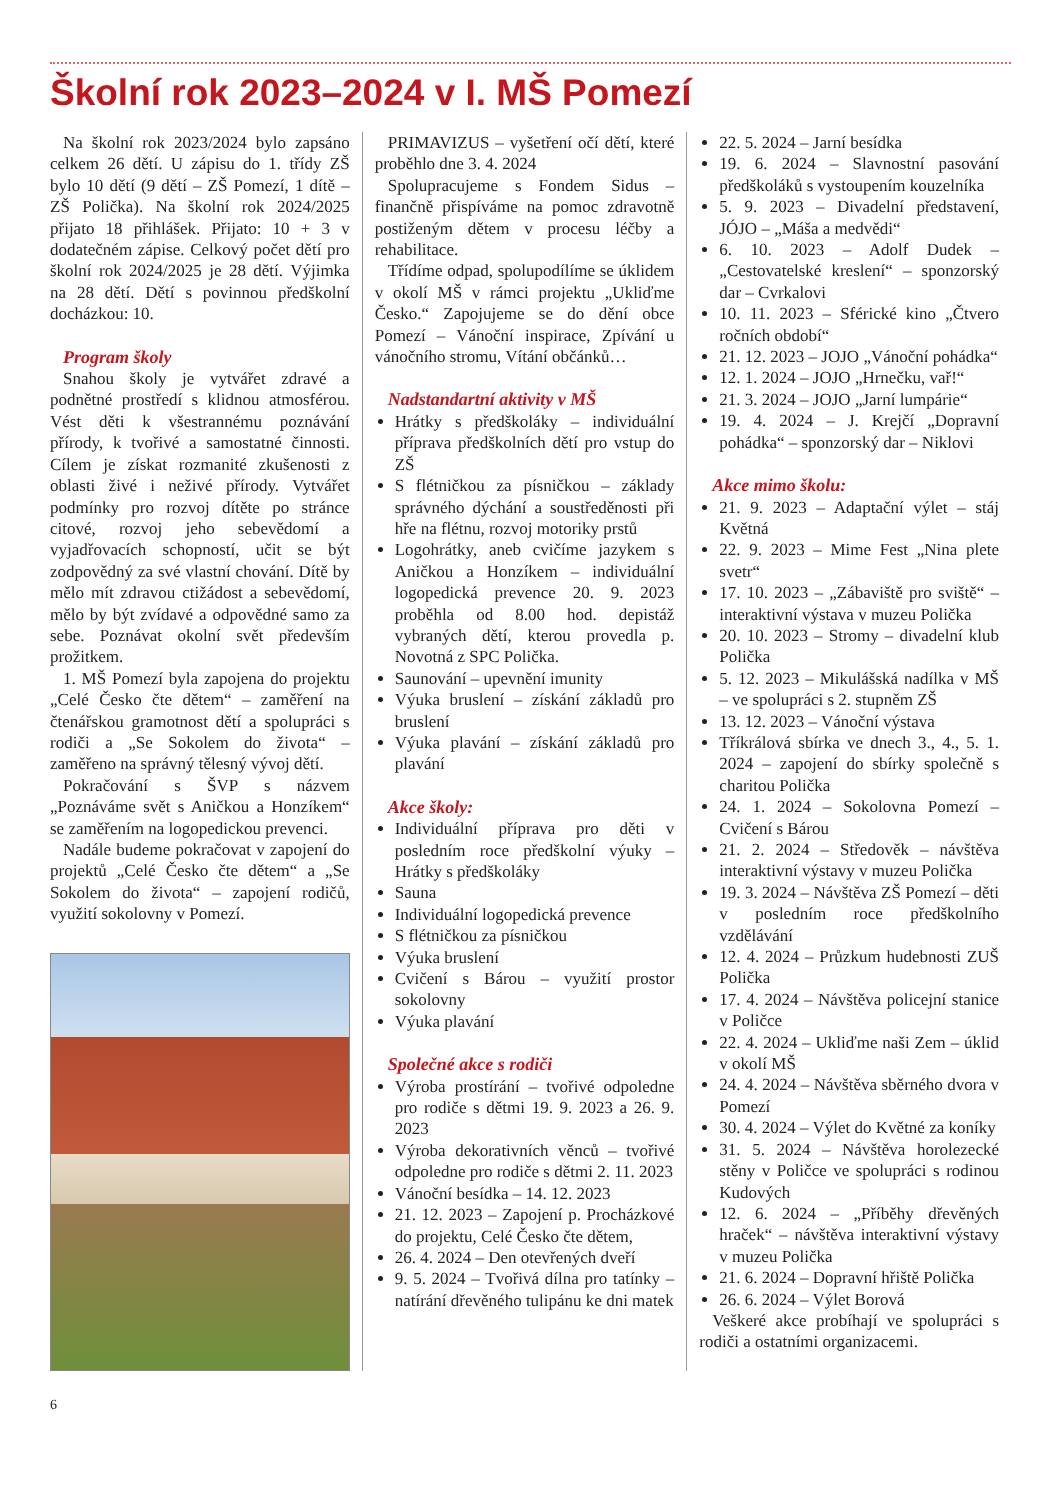Školní rok 2023–2024 v I. MŠ Pomezí
Na školní rok 2023/2024 bylo zapsáno celkem 26 dětí. U zápisu do 1. třídy ZŠ bylo 10 dětí (9 dětí – ZŠ Pomezí, 1 dítě – ZŠ Polička). Na školní rok 2024/2025 přijato 18 přihlášek. Přijato: 10 + 3 v dodatečném zápise. Celkový počet dětí pro školní rok 2024/2025 je 28 dětí. Výjimka na 28 dětí. Dětí s povinnou předškolní docházkou: 10.
Program školy
Snahou školy je vytvářet zdravé a podnětné prostředí s klidnou atmosférou. Vést děti k všestrannému poznávání přírody, k tvořivé a samostatné činnosti. Cílem je získat rozmanité zkušenosti z oblasti živé i neživé přírody. Vytvářet podmínky pro rozvoj dítěte po stránce citové, rozvoj jeho sebevědomí a vyjadřovacích schopností, učit se být zodpovědný za své vlastní chování. Dítě by mělo mít zdravou ctižádost a sebevědomí, mělo by být zvídavé a odpovědné samo za sebe. Poznávat okolní svět především prožitkem.
1. MŠ Pomezí byla zapojena do projektu „Celé Česko čte dětem“ – zaměření na čtenářskou gramotnost dětí a spolupráci s rodiči a „Se Sokolem do života“ – zaměřeno na správný tělesný vývoj dětí.
Pokračování s ŠVP s názvem „Poznáváme svět s Aničkou a Honzíkem“ se zaměřením na logopedickou prevenci.
Nadále budeme pokračovat v zapojení do projektů „Celé Česko čte dětem“ a „Se Sokolem do života“ – zapojení rodičů, využití sokolovny v Pomezí.
PRIMAVIZUS – vyšetření očí dětí, které proběhlo dne 3. 4. 2024
Spolupracujeme s Fondem Sidus – finančně přispíváme na pomoc zdravotně postiženým dětem v procesu léčby a rehabilitace.
Třídíme odpad, spolupodílíme se úklidem v okolí MŠ v rámci projektu „Ukliďme Česko.“ Zapojujeme se do dění obce Pomezí – Vánoční inspirace, Zpívání u vánočního stromu, Vítání občánků…
Nadstandartní aktivity v MŠ
Hrátky s předškoláky – individuální příprava předškolních dětí pro vstup do ZŠ
S flétničkou za písničkou – základy správného dýchání a soustředěnosti při hře na flétnu, rozvoj motoriky prstů
Logohrátky, aneb cvičíme jazykem s Aničkou a Honzíkem – individuální logopedická prevence 20. 9. 2023 proběhla od 8.00 hod. depistáž vybraných dětí, kterou provedla p. Novotná z SPC Polička.
Saunování – upevnění imunity
Výuka bruslení – získání základů pro bruslení
Výuka plavání – získání základů pro plavání
Akce školy:
Individuální příprava pro děti v posledním roce předškolní výuky – Hrátky s předškoláky
Sauna
Individuální logopedická prevence
S flétničkou za písničkou
Výuka bruslení
Cvičení s Bárou – využití prostor sokolovny
Výuka plavání
Společné akce s rodiči
Výroba prostírání – tvořivé odpoledne pro rodiče s dětmi 19. 9. 2023 a 26. 9. 2023
Výroba dekorativních věnců – tvořivé odpoledne pro rodiče s dětmi 2. 11. 2023
Vánoční besídka – 14. 12. 2023
21. 12. 2023 – Zapojení p. Procházkové do projektu, Celé Česko čte dětem,
26. 4. 2024 – Den otevřených dveří
9. 5. 2024 – Tvořivá dílna pro tatínky – natírání dřevěného tulipánu ke dni matek
22. 5. 2024 – Jarní besídka
19. 6. 2024 – Slavnostní pasování předškoláků s vystoupením kouzelníka
5. 9. 2023 – Divadelní představení, JÓJO – „Máša a medvědi“
6. 10. 2023 – Adolf Dudek – „Cestovatelské kreslení“ – sponzorský dar – Cvrkalovi
10. 11. 2023 – Sférické kino „Čtvero ročních období“
21. 12. 2023 – JOJO „Vánoční pohádka“
12. 1. 2024 – JOJO „Hrnečku, vař!“
21. 3. 2024 – JOJO „Jarní lumpárie“
19. 4. 2024 – J. Krejčí „Dopravní pohádka“ – sponzorský dar – Niklovi
Akce mimo školu:
21. 9. 2023 – Adaptační výlet – stáj Květná
22. 9. 2023 – Mime Fest „Nina plete svetr“
17. 10. 2023 – „Zábaviště pro sviště“ – interaktivní výstava v muzeu Polička
20. 10. 2023 – Stromy – divadelní klub Polička
5. 12. 2023 – Mikulášská nadílka v MŠ – ve spolupráci s 2. stupněm ZŠ
13. 12. 2023 – Vánoční výstava
Tříkrálová sbírka ve dnech 3., 4., 5. 1. 2024 – zapojení do sbírky společně s charitou Polička
24. 1. 2024 – Sokolovna Pomezí – Cvičení s Bárou
21. 2. 2024 – Středověk – návštěva interaktivní výstavy v muzeu Polička
19. 3. 2024 – Návštěva ZŠ Pomezí – děti v posledním roce předškolního vzdělávání
12. 4. 2024 – Průzkum hudebnosti ZUŠ Polička
17. 4. 2024 – Návštěva policejní stanice v Poličce
22. 4. 2024 – Ukliďme naši Zem – úklid v okolí MŠ
24. 4. 2024 – Návštěva sběrného dvora v Pomezí
30. 4. 2024 – Výlet do Květné za koníky
31. 5. 2024 – Návštěva horolezecké stěny v Poličce ve spolupráci s rodinou Kudových
12. 6. 2024 – „Příběhy dřevěných hraček“ – návštěva interaktivní výstavy v muzeu Polička
21. 6. 2024 – Dopravní hřiště Polička
26. 6. 2024 – Výlet Borová
Veškeré akce probíhají ve spolupráci s rodiči a ostatními organizacemi.
6